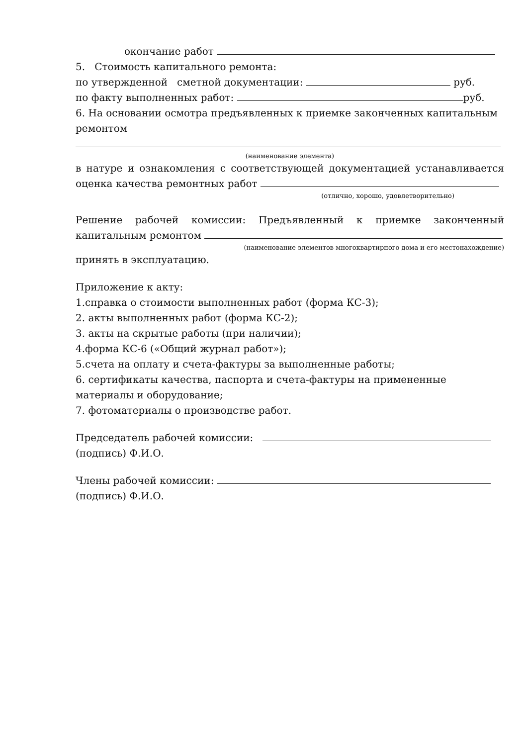окончание работ
5. Стоимость капитального ремонта:
по утвержденной сметной документации: руб.
по факту выполненных работ: руб.
6. На основании осмотра предъявленных к приемке законченных капитальным ремонтом
(наименование элемента)
в натуре и ознакомления с соответствующей документацией устанавливается оценка качества ремонтных работ
(отлично, хорошо, удовлетворительно)
Решение рабочей комиссии: Предъявленный к приемке законченный капитальным ремонтом
(наименование элементов многоквартирного дома и его местонахождение)
принять в эксплуатацию.
Приложение к акту:
1.справка о стоимости выполненных работ (форма КС-3);
2. акты выполненных работ (форма КС-2);
3. акты на скрытые работы (при наличии);
4.форма КС-6 («Общий журнал работ»);
5.счета на оплату и счета-фактуры за выполненные работы;
6. сертификаты качества, паспорта и счета-фактуры на примененные материалы и оборудование;
7. фотоматериалы о производстве работ.
Председатель рабочей комиссии:
(подпись) Ф.И.О.
Члены рабочей комиссии:
(подпись) Ф.И.О.